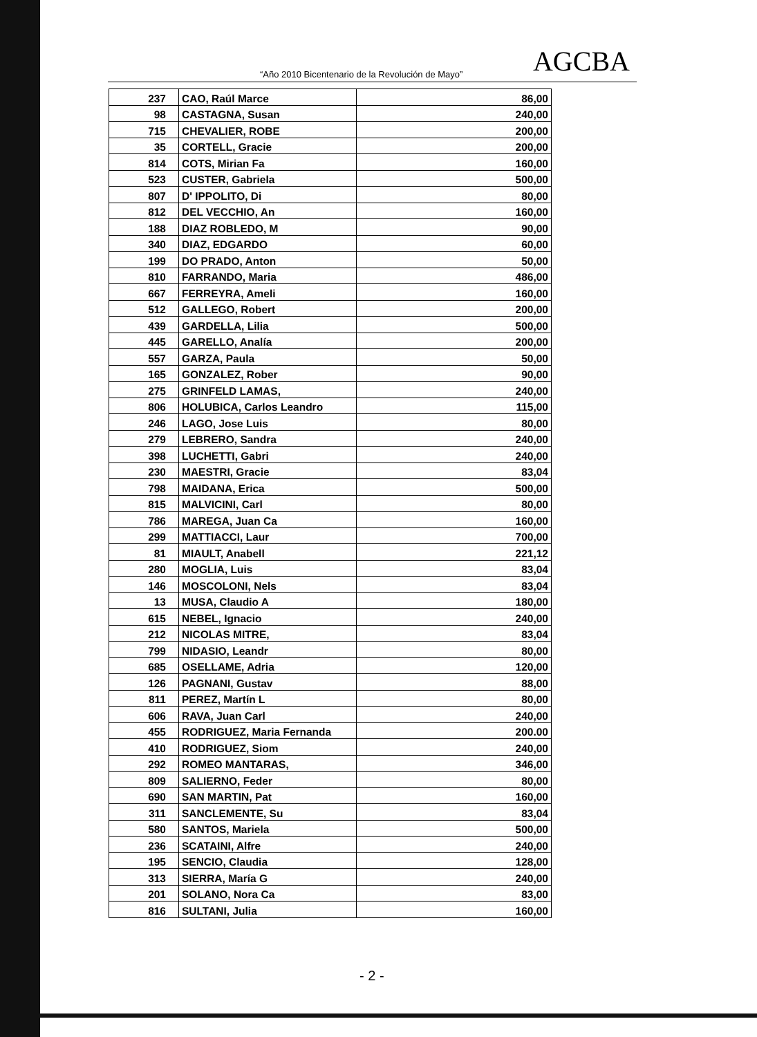“Año 2010 Bicentenario de la Revolución de Mayo”
AGCBA
| 237 | CAO, Raúl Marce | 86,00 |
| 98 | CASTAGNA, Susan | 240,00 |
| 715 | CHEVALIER, ROBE | 200,00 |
| 35 | CORTELL, Gracie | 200,00 |
| 814 | COTS, Mirian Fa | 160,00 |
| 523 | CUSTER, Gabriela | 500,00 |
| 807 | D' IPPOLITO, Di | 80,00 |
| 812 | DEL VECCHIO, An | 160,00 |
| 188 | DIAZ ROBLEDO, M | 90,00 |
| 340 | DIAZ, EDGARDO | 60,00 |
| 199 | DO PRADO, Anton | 50,00 |
| 810 | FARRANDO, Maria | 486,00 |
| 667 | FERREYRA, Ameli | 160,00 |
| 512 | GALLEGO, Robert | 200,00 |
| 439 | GARDELLA, Lilia | 500,00 |
| 445 | GARELLO, Analía | 200,00 |
| 557 | GARZA, Paula | 50,00 |
| 165 | GONZALEZ, Rober | 90,00 |
| 275 | GRINFELD LAMAS, | 240,00 |
| 806 | HOLUBICA, Carlos Leandro | 115,00 |
| 246 | LAGO, Jose Luis | 80,00 |
| 279 | LEBRERO, Sandra | 240,00 |
| 398 | LUCHETTI, Gabri | 240,00 |
| 230 | MAESTRI, Gracie | 83,04 |
| 798 | MAIDANA, Erica | 500,00 |
| 815 | MALVICINI, Carl | 80,00 |
| 786 | MAREGA, Juan Ca | 160,00 |
| 299 | MATTIACCI, Laur | 700,00 |
| 81 | MIAULT, Anabell | 221,12 |
| 280 | MOGLIA, Luis | 83,04 |
| 146 | MOSCOLONI, Nels | 83,04 |
| 13 | MUSA, Claudio A | 180,00 |
| 615 | NEBEL, Ignacio | 240,00 |
| 212 | NICOLAS MITRE, | 83,04 |
| 799 | NIDASIO, Leandr | 80,00 |
| 685 | OSELLAME, Adria | 120,00 |
| 126 | PAGNANI, Gustav | 88,00 |
| 811 | PEREZ, Martín L | 80,00 |
| 606 | RAVA, Juan Carl | 240,00 |
| 455 | RODRIGUEZ, Maria Fernanda | 200.00 |
| 410 | RODRIGUEZ, Siom | 240,00 |
| 292 | ROMEO MANTARAS, | 346,00 |
| 809 | SALIERNO, Feder | 80,00 |
| 690 | SAN MARTIN, Pat | 160,00 |
| 311 | SANCLEMENTE, Su | 83,04 |
| 580 | SANTOS, Mariela | 500,00 |
| 236 | SCATAINI, Alfre | 240,00 |
| 195 | SENCIO, Claudia | 128,00 |
| 313 | SIERRA, María G | 240,00 |
| 201 | SOLANO, Nora Ca | 83,00 |
| 816 | SULTANI, Julia | 160,00 |
- 2 -